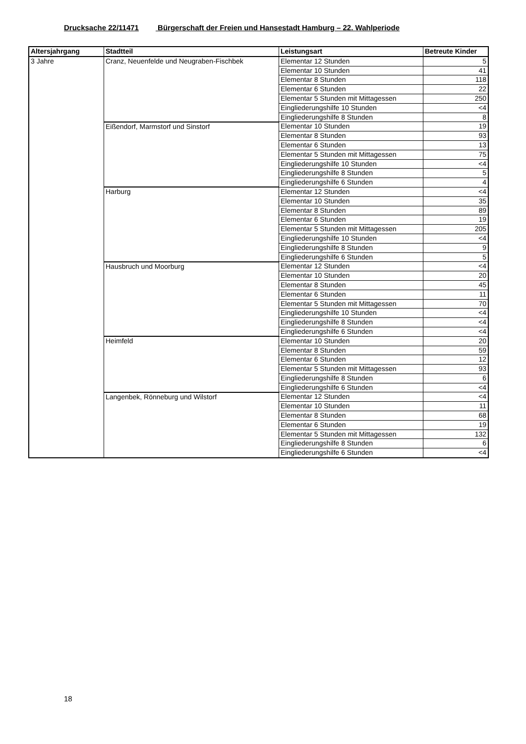Drucksache 22/11471 Bürgerschaft der Freien und Hansestadt Hamburg – 22. Wahlperiode
| Altersjahrgang | Stadtteil | Leistungsart | Betreute Kinder |
| --- | --- | --- | --- |
| 3 Jahre | Cranz, Neuenfelde und Neugraben-Fischbek | Elementar 12 Stunden | 5 |
| | | Elementar 10 Stunden | 41 |
| | | Elementar 8 Stunden | 118 |
| | | Elementar 6 Stunden | 22 |
| | | Elementar 5 Stunden mit Mittagessen | 250 |
| | | Eingliederungshilfe 10 Stunden | <4 |
| | | Eingliederungshilfe 8 Stunden | 8 |
| | Eißendorf, Marmstorf und Sinstorf | Elementar 10 Stunden | 19 |
| | | Elementar 8 Stunden | 93 |
| | | Elementar 6 Stunden | 13 |
| | | Elementar 5 Stunden mit Mittagessen | 75 |
| | | Eingliederungshilfe 10 Stunden | <4 |
| | | Eingliederungshilfe 8 Stunden | 5 |
| | | Eingliederungshilfe 6 Stunden | 4 |
| | Harburg | Elementar 12 Stunden | <4 |
| | | Elementar 10 Stunden | 35 |
| | | Elementar 8 Stunden | 89 |
| | | Elementar 6 Stunden | 19 |
| | | Elementar 5 Stunden mit Mittagessen | 205 |
| | | Eingliederungshilfe 10 Stunden | <4 |
| | | Eingliederungshilfe 8 Stunden | 9 |
| | | Eingliederungshilfe 6 Stunden | 5 |
| | Hausbruch und Moorburg | Elementar 12 Stunden | <4 |
| | | Elementar 10 Stunden | 20 |
| | | Elementar 8 Stunden | 45 |
| | | Elementar 6 Stunden | 11 |
| | | Elementar 5 Stunden mit Mittagessen | 70 |
| | | Eingliederungshilfe 10 Stunden | <4 |
| | | Eingliederungshilfe 8 Stunden | <4 |
| | | Eingliederungshilfe 6 Stunden | <4 |
| | Heimfeld | Elementar 10 Stunden | 20 |
| | | Elementar 8 Stunden | 59 |
| | | Elementar 6 Stunden | 12 |
| | | Elementar 5 Stunden mit Mittagessen | 93 |
| | | Eingliederungshilfe 8 Stunden | 6 |
| | | Eingliederungshilfe 6 Stunden | <4 |
| | Langenbek, Rönneburg und Wilstorf | Elementar 12 Stunden | <4 |
| | | Elementar 10 Stunden | 11 |
| | | Elementar 8 Stunden | 68 |
| | | Elementar 6 Stunden | 19 |
| | | Elementar 5 Stunden mit Mittagessen | 132 |
| | | Eingliederungshilfe 8 Stunden | 6 |
| | | Eingliederungshilfe 6 Stunden | <4 |
18